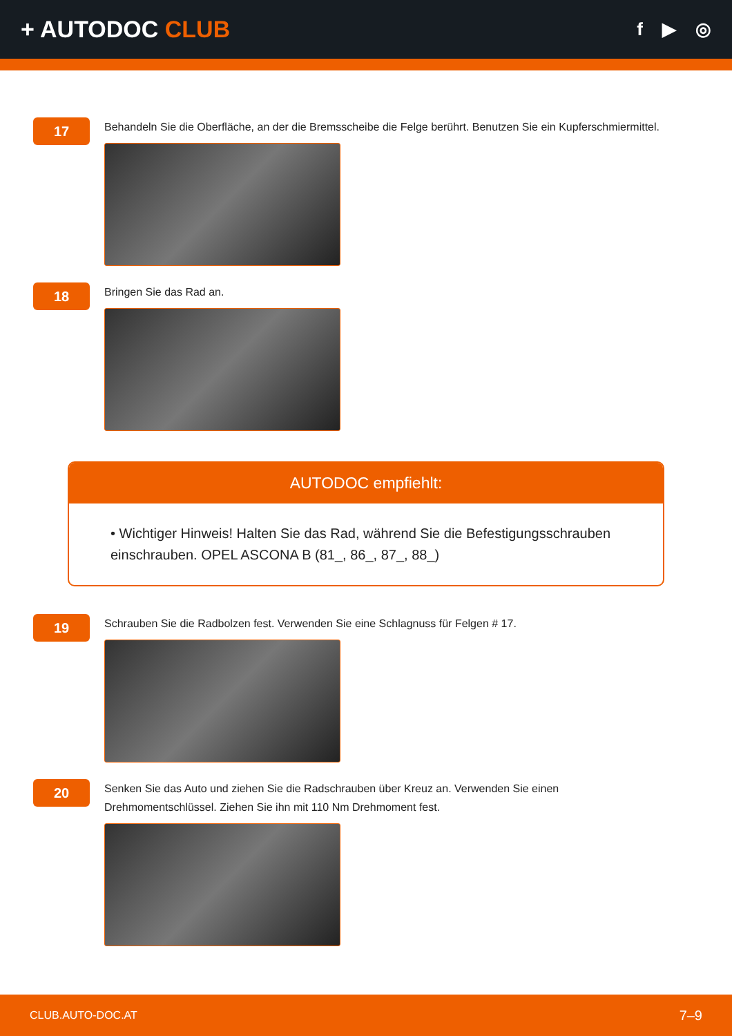+ AUTODOC CLUB
f ▶ ◎
17
Behandeln Sie die Oberfläche, an der die Bremsscheibe die Felge berührt. Benutzen Sie ein Kupferschmiermittel.
18
Bringen Sie das Rad an.
AUTODOC empfiehlt:
• Wichtiger Hinweis! Halten Sie das Rad, während Sie die Befestigungsschrauben einschrauben. OPEL ASCONA B (81_, 86_, 87_, 88_)
19
Schrauben Sie die Radbolzen fest. Verwenden Sie eine Schlagnuss für Felgen # 17.
20
Senken Sie das Auto und ziehen Sie die Radschrauben über Kreuz an. Verwenden Sie einen
Drehmomentschlüssel. Ziehen Sie ihn mit 110 Nm Drehmoment fest.
CLUB.AUTO-DOC.AT 7–9